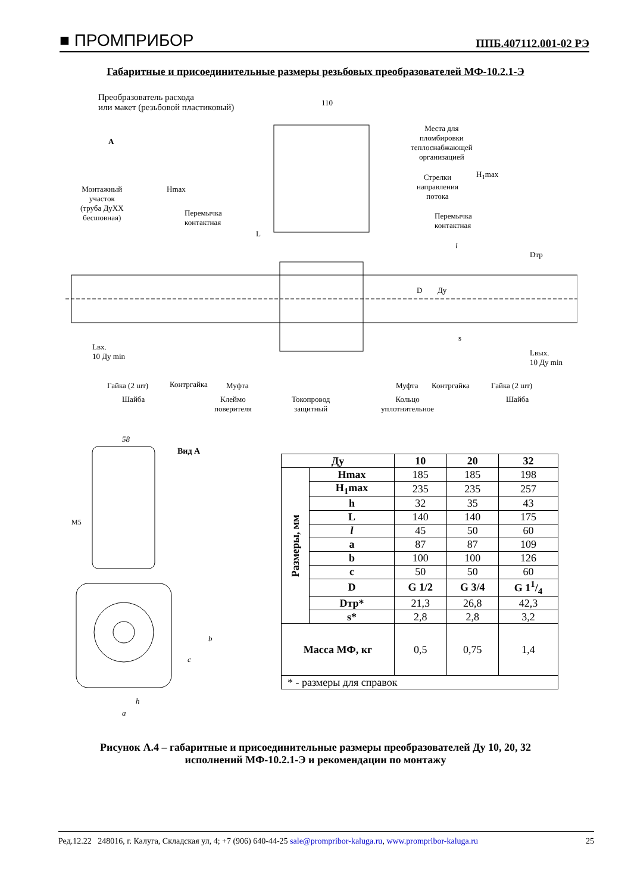■ ПРОМПРИБОР ППБ.407112.001-02 РЭ
Габаритные и присоединительные размеры резьбовых преобразователей МФ-10.2.1-Э
Преобразователь расхода
или макет (резьбовой пластиковый)
110
А
Места для
пломбировки
теплоснабжающей
организацией
Стрелки
направления
потока
Монтажный
участок
(труба ДуХХ
бесшовная)
Hmax
Перемычка
контактная
Перемычка
контактная
H<sub>1</sub>max
L
l
Dтр
D Ду
s
Lвх.
10 Ду min Lвых.
10 Ду min
Гайка (2 шт) Контргайка Муфта Муфта Контргайка Гайка (2 шт)
Шайба Клеймо
поверителя
Токопровод
защитный
Кольцо
уплотнительное
Шайба
58
Вид А
M5
b
c
h
a
| Ду | | 10 | 20 | 32 |
| --- | --- | --- | --- | --- |
| Размеры, мм | Hmax | 185 | 185 | 198 |
| | H<sub>1</sub>max | 235 | 235 | 257 |
| | h | 32 | 35 | 43 |
| | L | 140 | 140 | 175 |
| | l | 45 | 50 | 60 |
| | a | 87 | 87 | 109 |
| | b | 100 | 100 | 126 |
| | c | 50 | 50 | 60 |
| | D | G 1/2 | G 3/4 | G 11/4 |
| | Dтр* | 21,3 | 26,8 | 42,3 |
| | s* | 2,8 | 2,8 | 3,2 |
| Масса МФ, кг | | 0,5 | 0,75 | 1,4 |
| * - размеры для справок | | | | |
Рисунок А.4 – габаритные и присоединительные размеры преобразователей Ду 10, 20, 32
исполнений МФ-10.2.1-Э и рекомендации по монтажу
Ред.12.22 248016, г. Калуга, Складская ул, 4; +7 (906) 640-44-25 sale@prompribor-kaluga.ru, www.prompribor-kaluga.ru 25